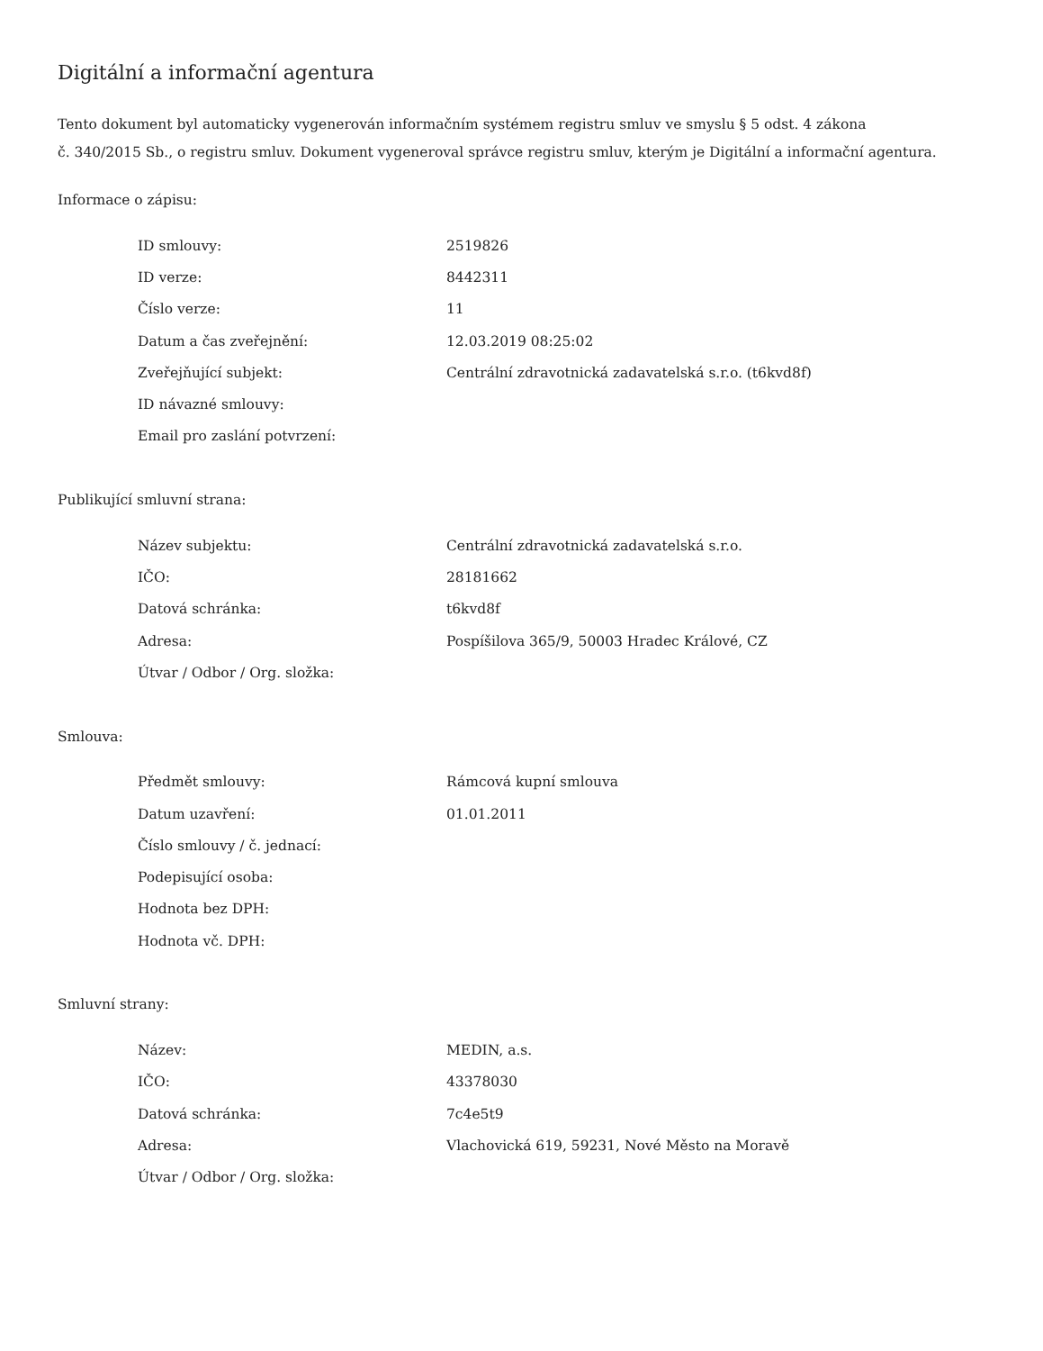Digitální a informační agentura
Tento dokument byl automaticky vygenerován informačním systémem registru smluv ve smyslu § 5 odst. 4 zákona
č. 340/2015 Sb., o registru smluv. Dokument vygeneroval správce registru smluv, kterým je Digitální a informační agentura.
Informace o zápisu:
| ID smlouvy: | 2519826 |
| ID verze: | 8442311 |
| Číslo verze: | 11 |
| Datum a čas zveřejnění: | 12.03.2019 08:25:02 |
| Zveřejňující subjekt: | Centrální zdravotnická zadavatelská s.r.o. (t6kvd8f) |
| ID návazné smlouvy: | |
| Email pro zaslání potvrzení: | |
Publikující smluvní strana:
| Název subjektu: | Centrální zdravotnická zadavatelská s.r.o. |
| IČO: | 28181662 |
| Datová schránka: | t6kvd8f |
| Adresa: | Pospíšilova 365/9, 50003 Hradec Králové, CZ |
| Útvar / Odbor / Org. složka: | |
Smlouva:
| Předmět smlouvy: | Rámcová kupní smlouva |
| Datum uzavření: | 01.01.2011 |
| Číslo smlouvy / č. jednací: | |
| Podepisující osoba: | |
| Hodnota bez DPH: | |
| Hodnota vč. DPH: | |
Smluvní strany:
| Název: | MEDIN, a.s. |
| IČO: | 43378030 |
| Datová schránka: | 7c4e5t9 |
| Adresa: | Vlachovická 619, 59231, Nové Město na Moravě |
| Útvar / Odbor / Org. složka: | |